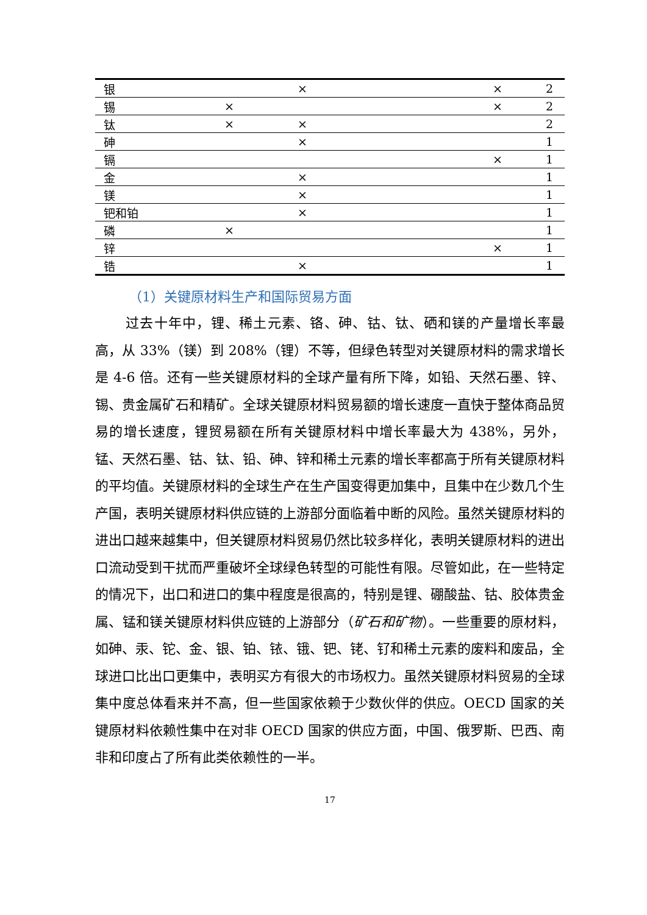| 银 | | × | | × | 2 |
| 锡 | × | | | × | 2 |
| 钛 | × | × | | | 2 |
| 砷 | | × | | | 1 |
| 镉 | | | | × | 1 |
| 金 | | × | | | 1 |
| 镁 | | × | | | 1 |
| 钯和铂 | | × | | | 1 |
| 磷 | × | | | | 1 |
| 锌 | | | | × | 1 |
| 锆 | | × | | | 1 |
（1）关键原材料生产和国际贸易方面
过去十年中，锂、稀土元素、铬、砷、钴、钛、硒和镁的产量增长率最高，从 33%（镁）到 208%（锂）不等，但绿色转型对关键原材料的需求增长是 4-6 倍。还有一些关键原材料的全球产量有所下降，如铅、天然石墨、锌、锡、贵金属矿石和精矿。全球关键原材料贸易额的增长速度一直快于整体商品贸易的增长速度，锂贸易额在所有关键原材料中增长率最大为 438%，另外，锰、天然石墨、钴、钛、铅、砷、锌和稀土元素的增长率都高于所有关键原材料的平均值。关键原材料的全球生产在生产国变得更加集中，且集中在少数几个生产国，表明关键原材料供应链的上游部分面临着中断的风险。虽然关键原材料的进出口越来越集中，但关键原材料贸易仍然比较多样化，表明关键原材料的进出口流动受到干扰而严重破坏全球绿色转型的可能性有限。尽管如此，在一些特定的情况下，出口和进口的集中程度是很高的，特别是锂、硼酸盐、钴、胶体贵金属、锰和镁关键原材料供应链的上游部分（矿石和矿物）。一些重要的原材料，如砷、汞、铊、金、银、铂、铱、锇、钯、铑、钌和稀土元素的废料和废品，全球进口比出口更集中，表明买方有很大的市场权力。虽然关键原材料贸易的全球集中度总体看来并不高，但一些国家依赖于少数伙伴的供应。OECD 国家的关键原材料依赖性集中在对非 OECD 国家的供应方面，中国、俄罗斯、巴西、南非和印度占了所有此类依赖性的一半。
17